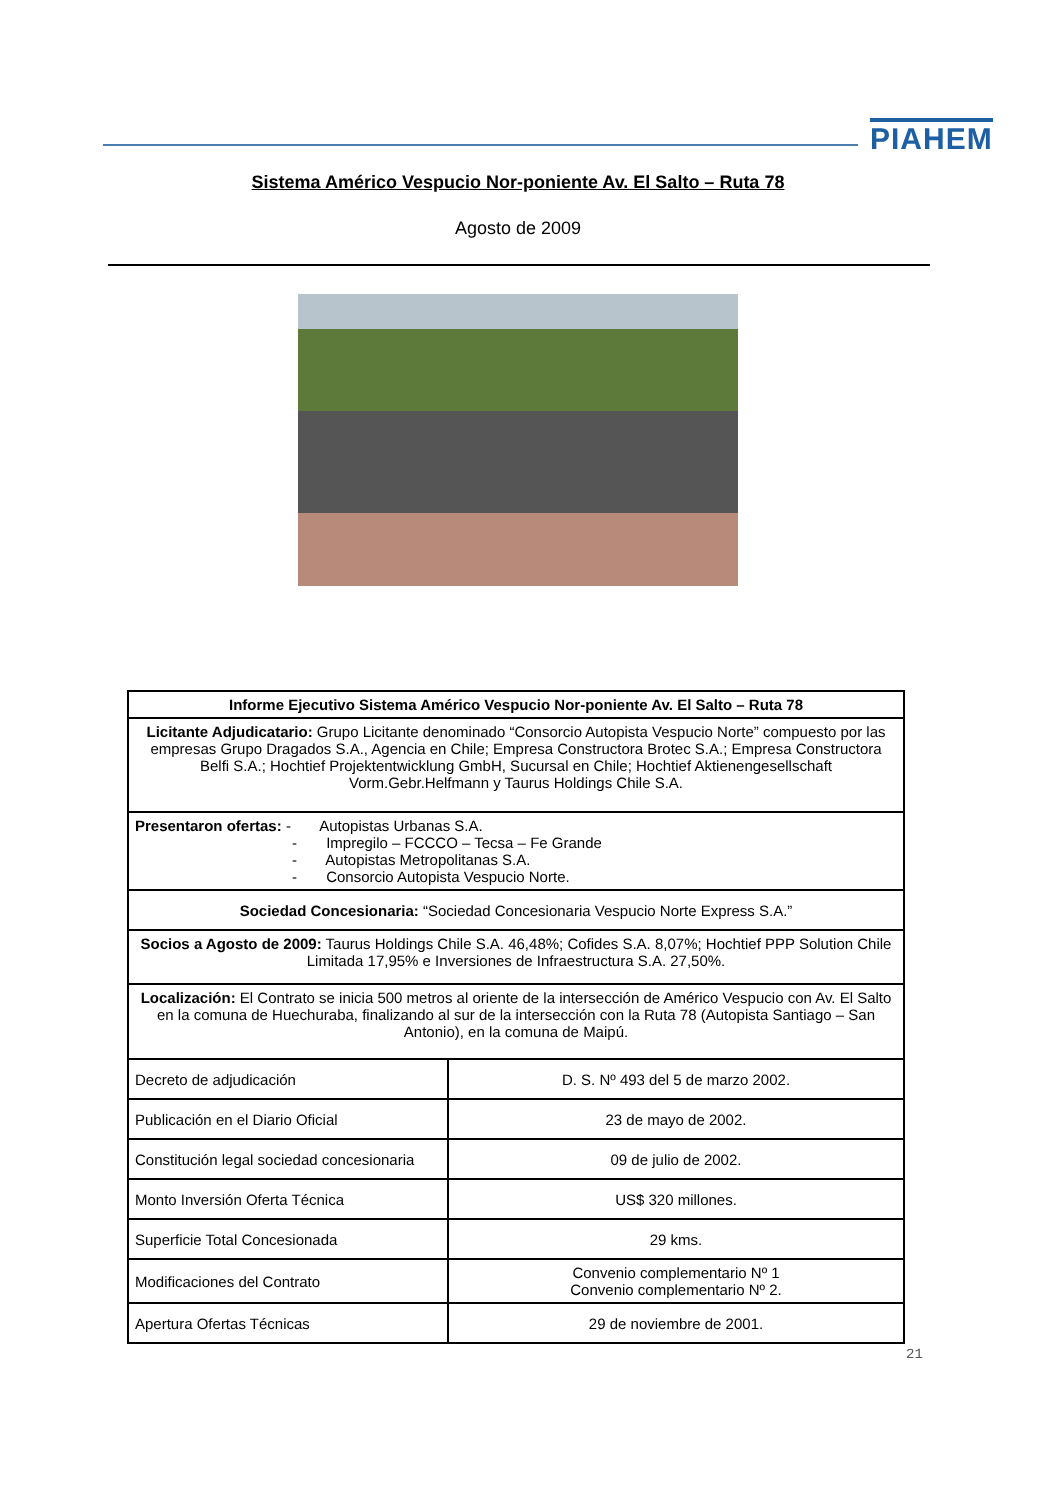PIAHEM
Sistema Américo Vespucio Nor-poniente Av. El Salto – Ruta 78
Agosto de 2009
| Informe Ejecutivo Sistema Américo Vespucio Nor-poniente Av. El Salto – Ruta 78 | |
| --- | --- |
| Licitante Adjudicatario: Grupo Licitante denominado “Consorcio Autopista Vespucio Norte” compuesto por las empresas Grupo Dragados S.A., Agencia en Chile; Empresa Constructora Brotec S.A.; Empresa Constructora Belfi S.A.; Hochtief Projektentwicklung GmbH, Sucursal en Chile; Hochtief Aktienengesellschaft Vorm.Gebr.Helfmann y Taurus Holdings Chile S.A. | |
| Presentaron ofertas: - Autopistas Urbanas S.A. - Impregilo – FCCCO – Tecsa – Fe Grande - Autopistas Metropolitanas S.A. - Consorcio Autopista Vespucio Norte. | |
| Sociedad Concesionaria: “Sociedad Concesionaria Vespucio Norte Express S.A.” | |
| Socios a Agosto de 2009: Taurus Holdings Chile S.A. 46,48%; Cofides S.A. 8,07%; Hochtief PPP Solution Chile Limitada 17,95% e Inversiones de Infraestructura S.A. 27,50%. | |
| Localización: El Contrato se inicia 500 metros al oriente de la intersección de Américo Vespucio con Av. El Salto en la comuna de Huechuraba, finalizando al sur de la intersección con la Ruta 78 (Autopista Santiago – San Antonio), en la comuna de Maipú. | |
| Decreto de adjudicación | D. S. Nº 493 del 5 de marzo 2002. |
| Publicación en el Diario Oficial | 23 de mayo de 2002. |
| Constitución legal sociedad concesionaria | 09 de julio de 2002. |
| Monto Inversión Oferta Técnica | US$ 320 millones. |
| Superficie Total Concesionada | 29 kms. |
| Modificaciones del Contrato | Convenio complementario Nº 1 Convenio complementario Nº 2. |
| Apertura Ofertas Técnicas | 29 de noviembre de 2001. |
21